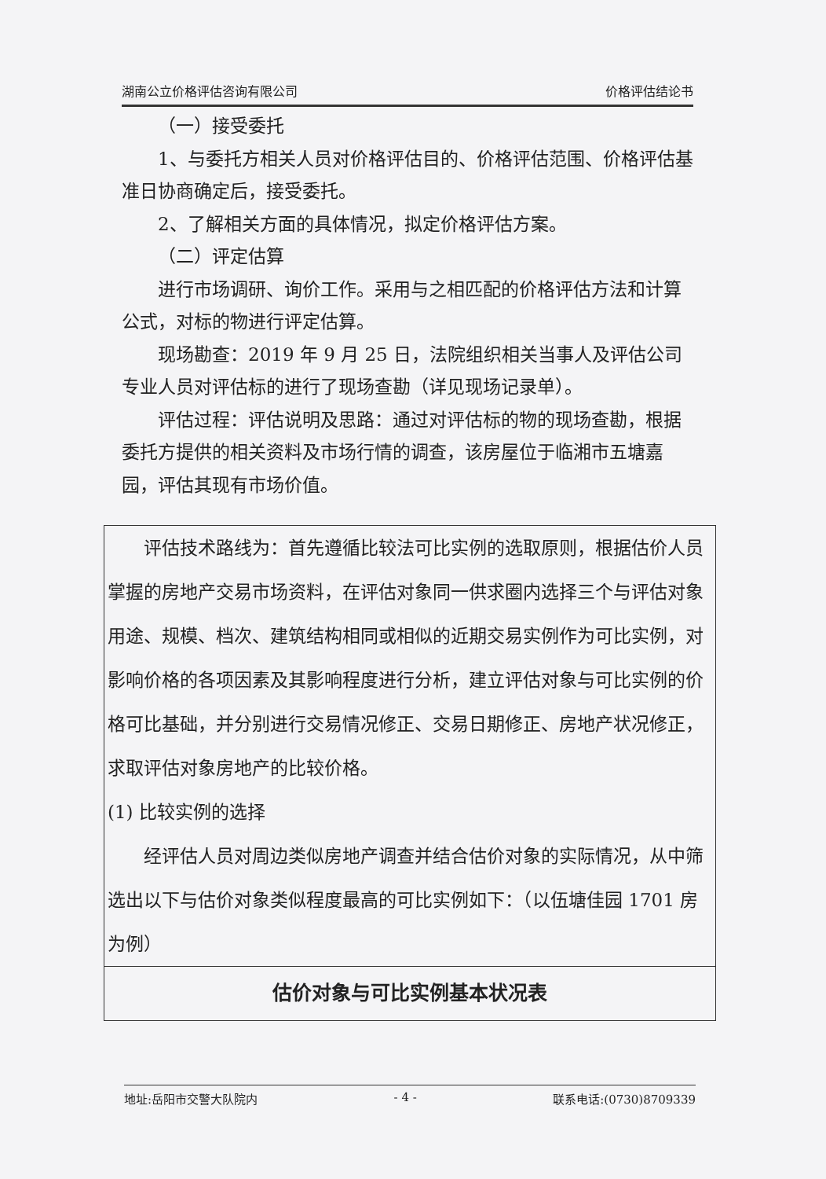湖南公立价格评估咨询有限公司 价格评估结论书
（一）接受委托
1、与委托方相关人员对价格评估目的、价格评估范围、价格评估基准日协商确定后，接受委托。
2、了解相关方面的具体情况，拟定价格评估方案。
（二）评定估算
进行市场调研、询价工作。采用与之相匹配的价格评估方法和计算公式，对标的物进行评定估算。
现场勘查：2019 年 9 月 25 日，法院组织相关当事人及评估公司专业人员对评估标的进行了现场查勘（详见现场记录单）。
评估过程：评估说明及思路：通过对评估标的物的现场查勘，根据委托方提供的相关资料及市场行情的调查，该房屋位于临湘市五塘嘉园，评估其现有市场价值。
评估技术路线为：首先遵循比较法可比实例的选取原则，根据估价人员掌握的房地产交易市场资料，在评估对象同一供求圈内选择三个与评估对象用途、规模、档次、建筑结构相同或相似的近期交易实例作为可比实例，对影响价格的各项因素及其影响程度进行分析，建立评估对象与可比实例的价格可比基础，并分别进行交易情况修正、交易日期修正、房地产状况修正，求取评估对象房地产的比较价格。
(1) 比较实例的选择
经评估人员对周边类似房地产调查并结合估价对象的实际情况，从中筛选出以下与估价对象类似程度最高的可比实例如下：（以伍塘佳园 1701 房为例）
| 估价对象与可比实例基本状况表 |
| --- |
地址:岳阳市交警大队院内 - 4 - 联系电话:(0730)8709339